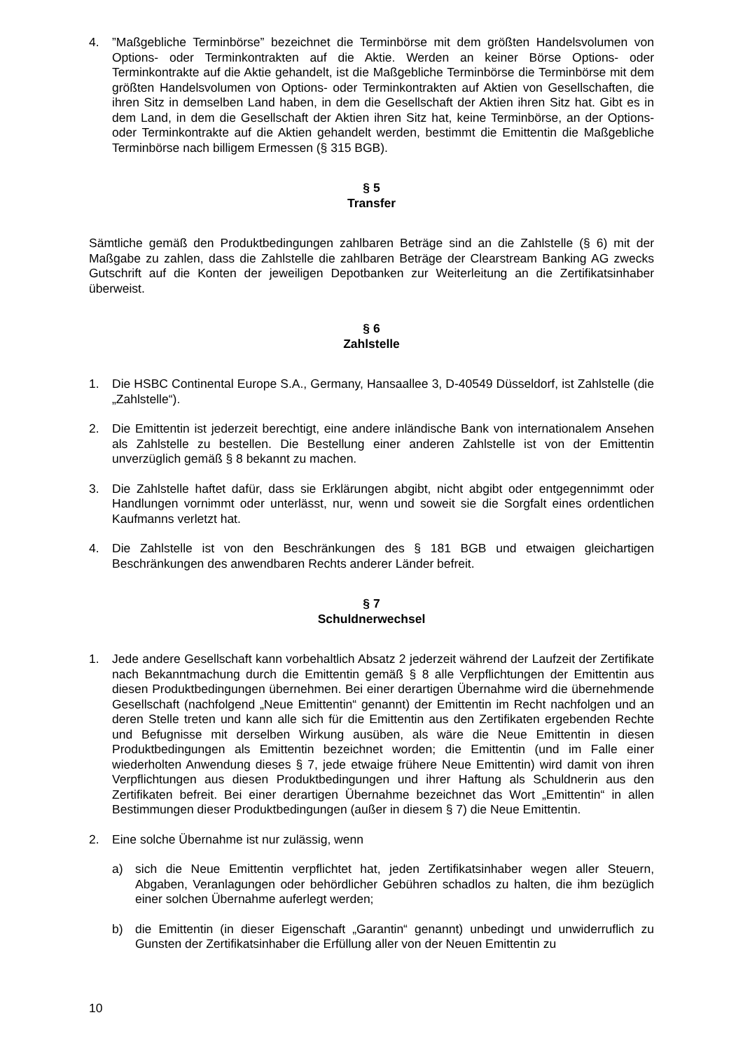4.”Maßgebliche Terminbörse” bezeichnet die Terminbörse mit dem größten Handelsvolumen von Options- oder Terminkontrakten auf die Aktie. Werden an keiner Börse Options- oder Terminkontrakte auf die Aktie gehandelt, ist die Maßgebliche Terminbörse die Terminbörse mit dem größten Handelsvolumen von Options- oder Terminkontrakten auf Aktien von Gesellschaften, die ihren Sitz in demselben Land haben, in dem die Gesellschaft der Aktien ihren Sitz hat. Gibt es in dem Land, in dem die Gesellschaft der Aktien ihren Sitz hat, keine Terminbörse, an der Options- oder Terminkontrakte auf die Aktien gehandelt werden, bestimmt die Emittentin die Maßgebliche Terminbörse nach billigem Ermessen (§ 315 BGB).
§ 5
Transfer
Sämtliche gemäß den Produktbedingungen zahlbaren Beträge sind an die Zahlstelle (§ 6) mit der Maßgabe zu zahlen, dass die Zahlstelle die zahlbaren Beträge der Clearstream Banking AG zwecks Gutschrift auf die Konten der jeweiligen Depotbanken zur Weiterleitung an die Zertifikatsinhaber überweist.
§ 6
Zahlstelle
1. Die HSBC Continental Europe S.A., Germany, Hansaallee 3, D-40549 Düsseldorf, ist Zahlstelle (die „Zahlstelle“).
2. Die Emittentin ist jederzeit berechtigt, eine andere inländische Bank von internationalem Ansehen als Zahlstelle zu bestellen. Die Bestellung einer anderen Zahlstelle ist von der Emittentin unverzüglich gemäß § 8 bekannt zu machen.
3. Die Zahlstelle haftet dafür, dass sie Erklärungen abgibt, nicht abgibt oder entgegennimmt oder Handlungen vornimmt oder unterlässt, nur, wenn und soweit sie die Sorgfalt eines ordentlichen Kaufmanns verletzt hat.
4. Die Zahlstelle ist von den Beschränkungen des § 181 BGB und etwaigen gleichartigen Beschränkungen des anwendbaren Rechts anderer Länder befreit.
§ 7
Schuldnerwechsel
1. Jede andere Gesellschaft kann vorbehaltlich Absatz 2 jederzeit während der Laufzeit der Zertifikate nach Bekanntmachung durch die Emittentin gemäß § 8 alle Verpflichtungen der Emittentin aus diesen Produktbedingungen übernehmen. Bei einer derartigen Übernahme wird die übernehmende Gesellschaft (nachfolgend „Neue Emittentin“ genannt) der Emittentin im Recht nachfolgen und an deren Stelle treten und kann alle sich für die Emittentin aus den Zertifikaten ergebenden Rechte und Befugnisse mit derselben Wirkung ausüben, als wäre die Neue Emittentin in diesen Produktbedingungen als Emittentin bezeichnet worden; die Emittentin (und im Falle einer wiederholten Anwendung dieses § 7, jede etwaige frühere Neue Emittentin) wird damit von ihren Verpflichtungen aus diesen Produktbedingungen und ihrer Haftung als Schuldnerin aus den Zertifikaten befreit. Bei einer derartigen Übernahme bezeichnet das Wort „Emittentin“ in allen Bestimmungen dieser Produktbedingungen (außer in diesem § 7) die Neue Emittentin.
2. Eine solche Übernahme ist nur zulässig, wenn
a) sich die Neue Emittentin verpflichtet hat, jeden Zertifikatsinhaber wegen aller Steuern, Abgaben, Veranlagungen oder behördlicher Gebühren schadlos zu halten, die ihm bezüglich einer solchen Übernahme auferlegt werden;
b) die Emittentin (in dieser Eigenschaft „Garantin“ genannt) unbedingt und unwiderruflich zu Gunsten der Zertifikatsinhaber die Erfüllung aller von der Neuen Emittentin zu
10